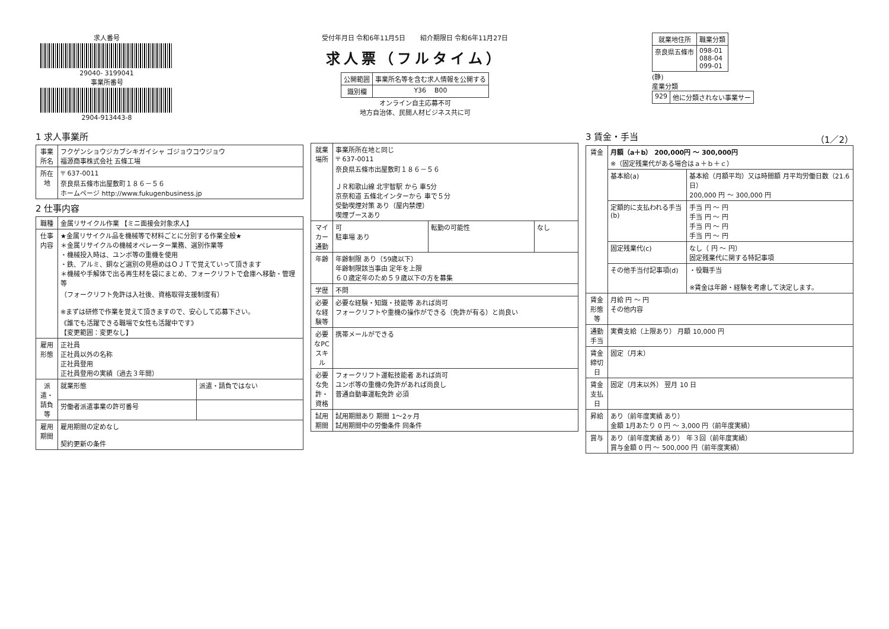求人番号
29040- 3199041
事業所番号
2904-913443-8
受付年月日 令和6年11月5日 紹介期限日 令和6年11月27日
求人票（フルタイム）
| 公開範囲 | 事業所名等を含む求人情報を公開する |
| 識別欄 | Y36 B00 |
オンライン自主応募不可
地方自治体、民間人材ビジネス共に可
| 就業地住所 | 職業分類 |
| --- | --- |
| 奈良県五條市 | 098-01 088-04 099-01 |
(静)
産業分類
| 929 | 他に分類されない事業サー |
1 求人事業所
| 事業所名 | フクゲンショウジカブシキガイシャ ゴジョウコウジョウ 福源商事株式会社 五條工場 |
| 所在地 | 〒 637-0011 奈良県五條市出屋敷町１８６－５６ ホームページ http://www.fukugenbusiness.jp |
2 仕事内容
| 職種 | 金属リサイクル作業 【ミニ面接会対象求人】 | |
| 仕事内容 | ★金属リサイクル品を機械等で材料ごとに分別する作業全般★ ＊金属リサイクルの機械オペレーター業務、選別作業等 ・機械投入時は、ユンボ等の重機を使用 ・鉄、アルミ、銅など選別の見極めはＯＪＴで覚えていって頂きます ＊機械や手解体で出る再生材を袋にまとめ、フォークリフトで倉庫へ移動・管理 等 （フォークリフト免許は入社後、資格取得支援制度有） ※まずは研修で作業を覚えて頂きますので、安心して応募下さい。 《誰でも活躍できる職場で女性も活躍中です》 【変更範囲：変更なし】 | |
| 雇用形態 | 正社員 正社員以外の名称 正社員登用 正社員登用の実績（過去３年間） | |
| 派遣・請負等 | 就業形態 | 派遣・請負ではない |
| | 労働者派遣事業の許可番号 | |
| 雇用期間 | 雇用期間の定めなし 契約更新の条件 | |
| 就業場所 | 事業所所在地と同じ 〒 637-0011 奈良県五條市出屋敷町１８６－５６ ＪＲ和歌山線 北宇智駅 から 車5分 京奈和道 五條北インターから 車で５分 受動喫煙対策 あり（屋内禁煙） 喫煙ブースあり | | |
| マイカー通勤 | 可 駐車場 あり | 転勤の可能性 | なし |
| 年齢 | 年齢制限 あり（59歳以下） 年齢制限該当事由 定年を上限 ６０歳定年のため５９歳以下の方を募集 | | |
| 学歴 | 不問 | | |
| 必要な経験等 | 必要な経験・知識・技能等 あれば尚可 フォークリフトや重機の操作ができる（免許が有る）と尚良い | | |
| 必要なPCスキル | 携帯メールができる | | |
| 必要な免許・資格 | フォークリフト運転技能者 あれば尚可 ユンボ等の重機の免許があれば尚良し 普通自動車運転免許 必須 | | |
| 試用期間 | 試用期間あり 期間 1～2ヶ月 試用期間中の労働条件 同条件 | | |
3 賃金・手当 （1／2）
| 賃金 | 月額（a＋b） 200,000円 ～ 300,000円 ※（固定残業代がある場合はａ＋ｂ＋ｃ） | |
| | 基本給(a) | 基本給（月額平均）又は時間額 月平均労働日数（21.6 日） 200,000 円 ～ 300,000 円 |
| | 定額的に支払われる手当(b) | 手当 円 ～ 円 手当 円 ～ 円 手当 円 ～ 円 手当 円 ～ 円 |
| | 固定残業代(c) | なし（ 円 ～ 円） 固定残業代に関する特記事項 |
| | その他手当付記事項(d) | ・役職手当 ※賃金は年齢・経験を考慮して決定します。 |
| 賃金形態等 | 月給 円 ～ 円 その他内容 | |
| 通勤手当 | 実費支給（上限あり） 月額 10,000 円 | |
| 賃金締切日 | 固定（月末） | |
| 賃金支払日 | 固定（月末以外） 翌月 10 日 | |
| 昇給 | あり（前年度実績 あり） 金額 1月あたり 0 円 ～ 3,000 円（前年度実績） | |
| 賞与 | あり（前年度実績 あり） 年３回（前年度実績） 賞与金額 0 円 ～ 500,000 円（前年度実績） | |